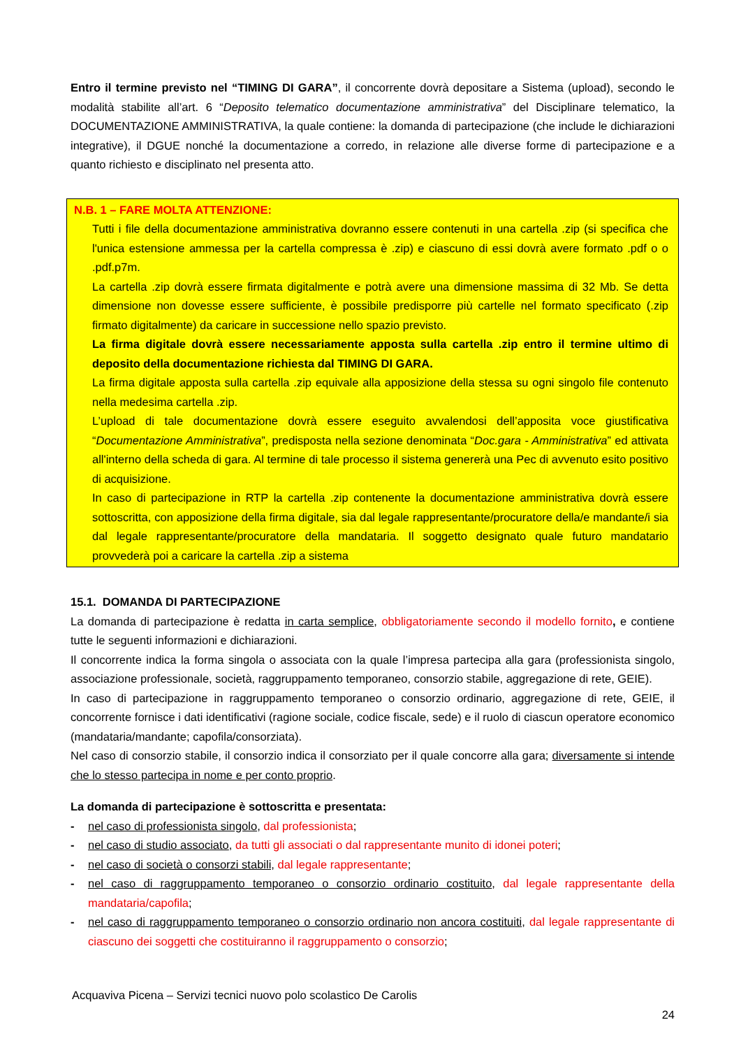Entro il termine previsto nel “TIMING DI GARA”, il concorrente dovrà depositare a Sistema (upload), secondo le modalità stabilite all’art. 6 “Deposito telematico documentazione amministrativa” del Disciplinare telematico, la DOCUMENTAZIONE AMMINISTRATIVA, la quale contiene: la domanda di partecipazione (che include le dichiarazioni integrative), il DGUE nonché la documentazione a corredo, in relazione alle diverse forme di partecipazione e a quanto richiesto e disciplinato nel presenta atto.
N.B. 1 – FARE MOLTA ATTENZIONE:
Tutti i file della documentazione amministrativa dovranno essere contenuti in una cartella .zip (si specifica che l'unica estensione ammessa per la cartella compressa è .zip) e ciascuno di essi dovrà avere formato .pdf o o .pdf.p7m.
La cartella .zip dovrà essere firmata digitalmente e potrà avere una dimensione massima di 32 Mb. Se detta dimensione non dovesse essere sufficiente, è possibile predisporre più cartelle nel formato specificato (.zip firmato digitalmente) da caricare in successione nello spazio previsto.
La firma digitale dovrà essere necessariamente apposta sulla cartella .zip entro il termine ultimo di deposito della documentazione richiesta dal TIMING DI GARA.
La firma digitale apposta sulla cartella .zip equivale alla apposizione della stessa su ogni singolo file contenuto nella medesima cartella .zip.
L’upload di tale documentazione dovrà essere eseguito avvalendosi dell’apposita voce giustificativa “Documentazione Amministrativa”, predisposta nella sezione denominata “Doc.gara - Amministrativa” ed attivata all'interno della scheda di gara. Al termine di tale processo il sistema genererà una Pec di avvenuto esito positivo di acquisizione.
In caso di partecipazione in RTP la cartella .zip contenente la documentazione amministrativa dovrà essere sottoscritta, con apposizione della firma digitale, sia dal legale rappresentante/procuratore della/e mandante/i sia dal legale rappresentante/procuratore della mandataria. Il soggetto designato quale futuro mandatario provvederà poi a caricare la cartella .zip a sistema
15.1. DOMANDA DI PARTECIPAZIONE
La domanda di partecipazione è redatta in carta semplice, obbligatoriamente secondo il modello fornito, e contiene tutte le seguenti informazioni e dichiarazioni.
Il concorrente indica la forma singola o associata con la quale l’impresa partecipa alla gara (professionista singolo, associazione professionale, società, raggruppamento temporaneo, consorzio stabile, aggregazione di rete, GEIE).
In caso di partecipazione in raggruppamento temporaneo o consorzio ordinario, aggregazione di rete, GEIE, il concorrente fornisce i dati identificativi (ragione sociale, codice fiscale, sede) e il ruolo di ciascun operatore economico (mandataria/mandante; capofila/consorziata).
Nel caso di consorzio stabile, il consorzio indica il consorziato per il quale concorre alla gara; diversamente si intende che lo stesso partecipa in nome e per conto proprio.
La domanda di partecipazione è sottoscritta e presentata:
- nel caso di professionista singolo, dal professionista;
- nel caso di studio associato, da tutti gli associati o dal rappresentante munito di idonei poteri;
- nel caso di società o consorzi stabili, dal legale rappresentante;
- nel caso di raggruppamento temporaneo o consorzio ordinario costituito, dal legale rappresentante della mandataria/capofila;
- nel caso di raggruppamento temporaneo o consorzio ordinario non ancora costituiti, dal legale rappresentante di ciascuno dei soggetti che costituiranno il raggruppamento o consorzio;
Acquaviva Picena – Servizi tecnici nuovo polo scolastico De Carolis
24